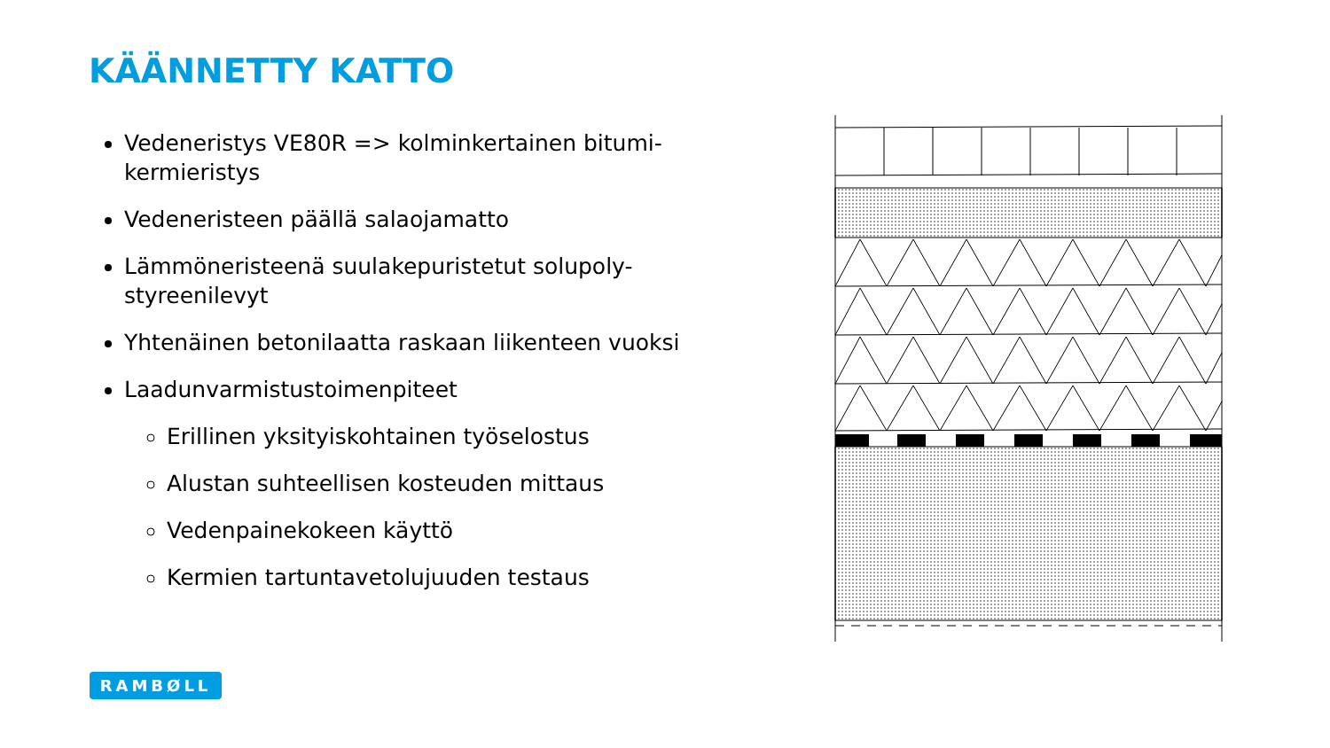KÄÄNNETTY KATTO
Vedeneristys VE80R => kolminkertainen bitumi-kermieristys
Vedeneristeen päällä salaojamatto
Lämmöneristeenä suulakepuristetut solupoly-styreenilevyt
Yhtenäinen betonilaatta raskaan liikenteen vuoksi
Laadunvarmistustoimenpiteet
Erillinen yksityiskohtainen työselostus
Alustan suhteellisen kosteuden mittaus
Vedenpainekokeen käyttö
Kermien tartuntavetolujuuden testaus
RAMBØLL